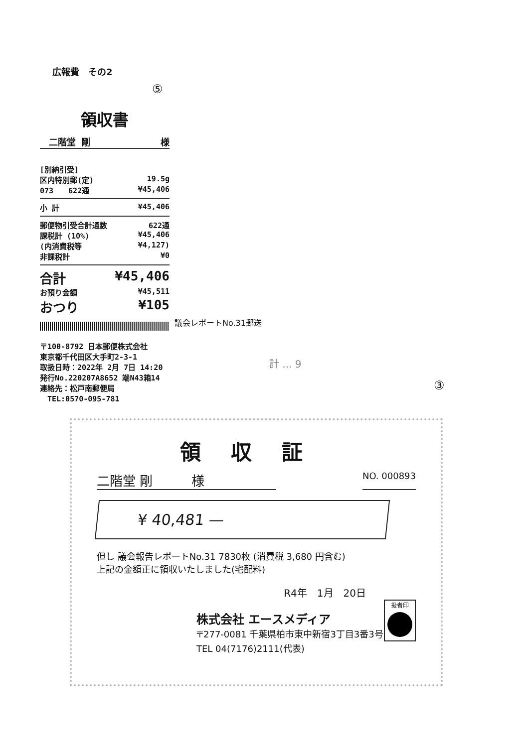広報費　その2
⑤
領収書
　二階堂 剛 様
[別納引受]
区内特別郵(定) 19.5g
073　　622通 ¥45,406
小 計 ¥45,406
郵便物引受合計通数 622通
課税計 (10%) ¥45,406
(内消費税等 ¥4,127)
非課税計 ¥0
合計 ¥45,406
お預り金額 ¥45,511
おつり ¥105
〒100-8792 日本郵便株式会社
東京都千代田区大手町2-3-1
取扱日時：2022年 2月 7日 14:20
発行No.220207A8652 端N43箱14
連絡先：松戸南郵便局
　TEL:0570-095-781
議会レポートNo.31郵送
計 ... 9
③
領収証
二階堂 剛　　　様 NO. 000893
¥ 40,481 —
但し 議会報告レポートNo.31 7830枚 (消費税 3,680 円含む)
上記の金額正に領収いたしました(宅配料)
R4年　1月　20日
扱者印
株式会社 エースメディア
〒277-0081 千葉県柏市東中新宿3丁目3番3号
TEL 04(7176)2111(代表)